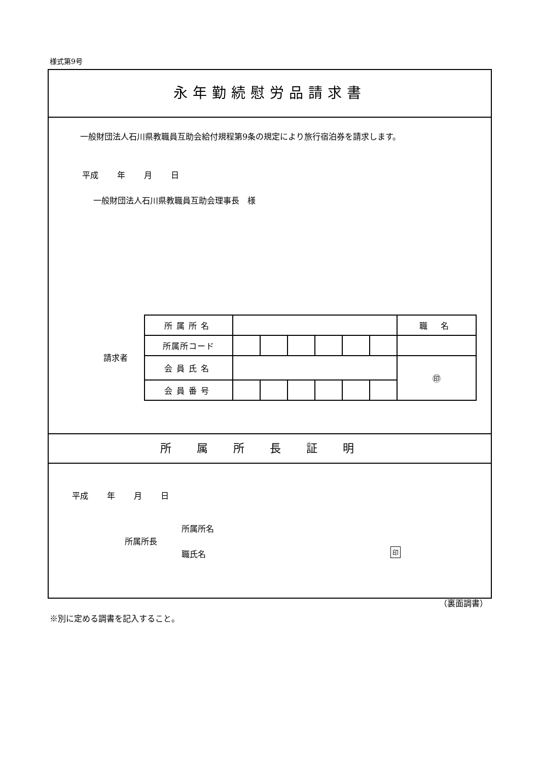様式第9号
永年勤続慰労品請求書
　一般財団法人石川県教職員互助会給付規程第9条の規定により旅行宿泊券を請求します。
平成　　 年　　 月　　 日
一般財団法人石川県教職員互助会理事長　様
請求者
| 所属所名 | | | | | | | 職 名 |
| 所属所コード | | | | | | | |
| 会員氏名 | | | | | | | ㊞ |
| 会員番号 | | | | | | | |
所属所長証明
平成　　 年　　 月　　 日
所属所名
所属所長
職氏名 印
（裏面調書）
※別に定める調書を記入すること。